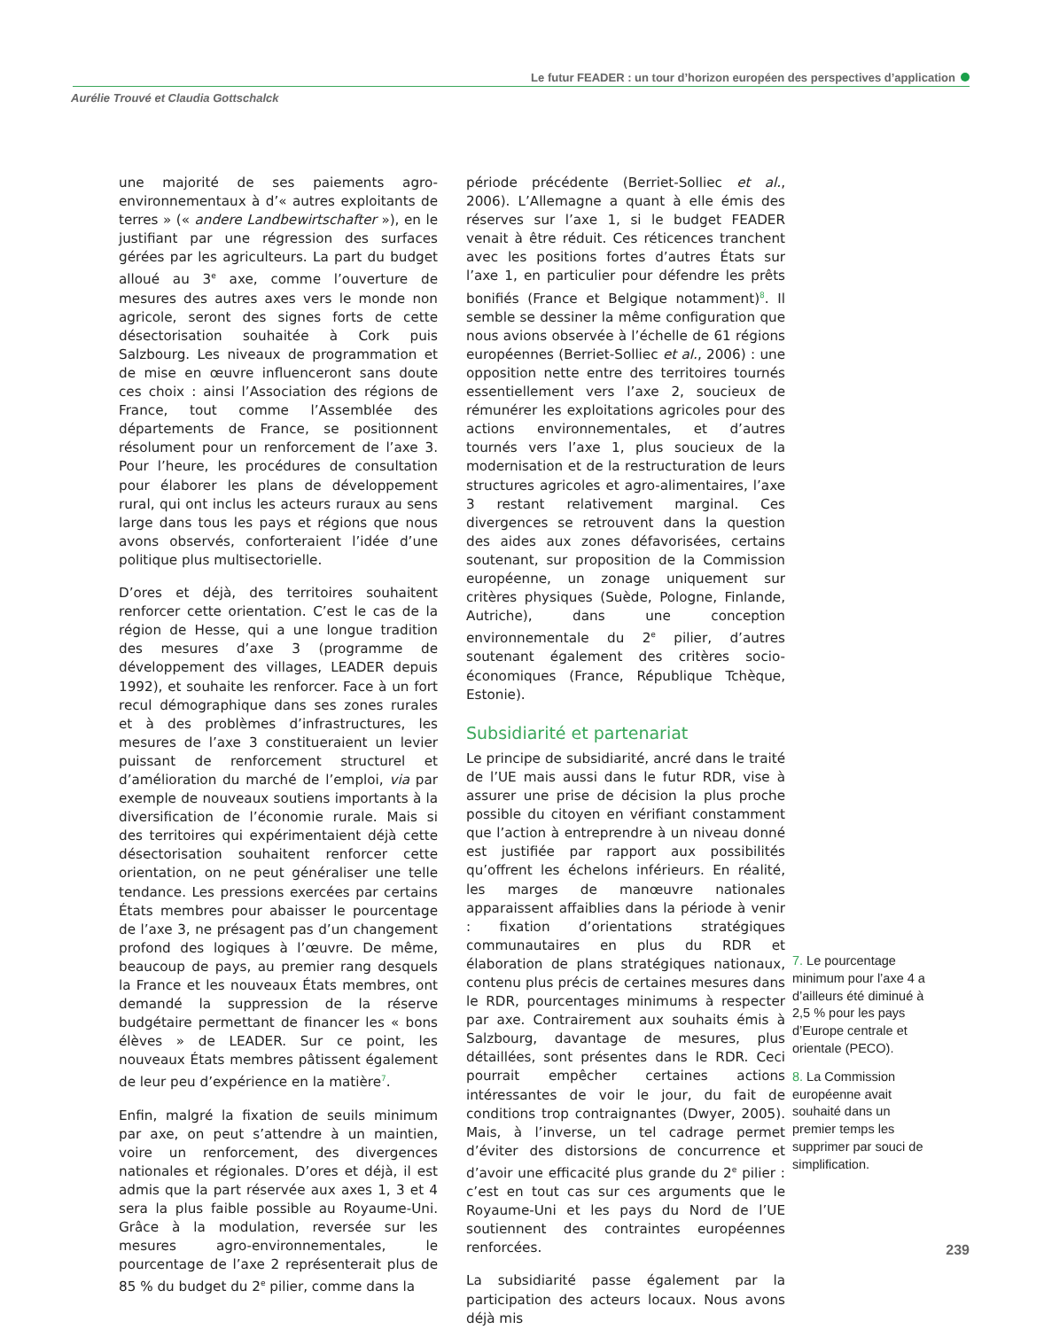Le futur FEADER : un tour d’horizon européen des perspectives d’application
Aurélie Trouvé et Claudia Gottschalck
une majorité de ses paiements agro-environnementaux à d’« autres exploitants de terres » (« andere Landbewirtschafter »), en le justifiant par une régression des surfaces gérées par les agriculteurs. La part du budget alloué au 3<sup>e</sup> axe, comme l’ouverture de mesures des autres axes vers le monde non agricole, seront des signes forts de cette désectorisation souhaitée à Cork puis Salzbourg. Les niveaux de programmation et de mise en œuvre influenceront sans doute ces choix : ainsi l’Association des régions de France, tout comme l’Assemblée des départements de France, se positionnent résolument pour un renforcement de l’axe 3. Pour l’heure, les procédures de consultation pour élaborer les plans de développement rural, qui ont inclus les acteurs ruraux au sens large dans tous les pays et régions que nous avons observés, conforteraient l’idée d’une politique plus multisectorielle.
D’ores et déjà, des territoires souhaitent renforcer cette orientation. C’est le cas de la région de Hesse, qui a une longue tradition des mesures d’axe 3 (programme de développement des villages, LEADER depuis 1992), et souhaite les renforcer. Face à un fort recul démographique dans ses zones rurales et à des problèmes d’infrastructures, les mesures de l’axe 3 constitueraient un levier puissant de renforcement structurel et d’amélioration du marché de l’emploi, via par exemple de nouveaux soutiens importants à la diversification de l’économie rurale. Mais si des territoires qui expérimentaient déjà cette désectorisation souhaitent renforcer cette orientation, on ne peut généraliser une telle tendance. Les pressions exercées par certains États membres pour abaisser le pourcentage de l’axe 3, ne présagent pas d’un changement profond des logiques à l’œuvre. De même, beaucoup de pays, au premier rang desquels la France et les nouveaux États membres, ont demandé la suppression de la réserve budgétaire permettant de financer les « bons élèves » de LEADER. Sur ce point, les nouveaux États membres pâtissent également de leur peu d’expérience en la matière<sup>7</sup>.
Enfin, malgré la fixation de seuils minimum par axe, on peut s’attendre à un maintien, voire un renforcement, des divergences nationales et régionales. D’ores et déjà, il est admis que la part réservée aux axes 1, 3 et 4 sera la plus faible possible au Royaume-Uni. Grâce à la modulation, reversée sur les mesures agro-environnementales, le pourcentage de l’axe 2 représenterait plus de 85 % du budget du 2<sup>e</sup> pilier, comme dans la
période précédente (Berriet-Solliec et al., 2006). L’Allemagne a quant à elle émis des réserves sur l’axe 1, si le budget FEADER venait à être réduit. Ces réticences tranchent avec les positions fortes d’autres États sur l’axe 1, en particulier pour défendre les prêts bonifiés (France et Belgique notamment)<sup>8</sup>. Il semble se dessiner la même configuration que nous avions observée à l’échelle de 61 régions européennes (Berriet-Solliec et al., 2006) : une opposition nette entre des territoires tournés essentiellement vers l’axe 2, soucieux de rémunérer les exploitations agricoles pour des actions environnementales, et d’autres tournés vers l’axe 1, plus soucieux de la modernisation et de la restructuration de leurs structures agricoles et agro-alimentaires, l’axe 3 restant relativement marginal. Ces divergences se retrouvent dans la question des aides aux zones défavorisées, certains soutenant, sur proposition de la Commission européenne, un zonage uniquement sur critères physiques (Suède, Pologne, Finlande, Autriche), dans une conception environnementale du 2<sup>e</sup> pilier, d’autres soutenant également des critères socio-économiques (France, République Tchèque, Estonie).
Subsidiarité et partenariat
Le principe de subsidiarité, ancré dans le traité de l’UE mais aussi dans le futur RDR, vise à assurer une prise de décision la plus proche possible du citoyen en vérifiant constamment que l’action à entreprendre à un niveau donné est justifiée par rapport aux possibilités qu’offrent les échelons inférieurs. En réalité, les marges de manœuvre nationales apparaissent affaiblies dans la période à venir : fixation d’orientations stratégiques communautaires en plus du RDR et élaboration de plans stratégiques nationaux, contenu plus précis de certaines mesures dans le RDR, pourcentages minimums à respecter par axe. Contrairement aux souhaits émis à Salzbourg, davantage de mesures, plus détaillées, sont présentes dans le RDR. Ceci pourrait empêcher certaines actions intéressantes de voir le jour, du fait de conditions trop contraignantes (Dwyer, 2005). Mais, à l’inverse, un tel cadrage permet d’éviter des distorsions de concurrence et d’avoir une efficacité plus grande du 2<sup>e</sup> pilier : c’est en tout cas sur ces arguments que le Royaume-Uni et les pays du Nord de l’UE soutiennent des contraintes européennes renforcées.
La subsidiarité passe également par la participation des acteurs locaux. Nous avons déjà mis
7. Le pourcentage minimum pour l’axe 4 a d’ailleurs été diminué à 2,5 % pour les pays d’Europe centrale et orientale (PECO).
8. La Commission européenne avait souhaité dans un premier temps les supprimer par souci de simplification.
239